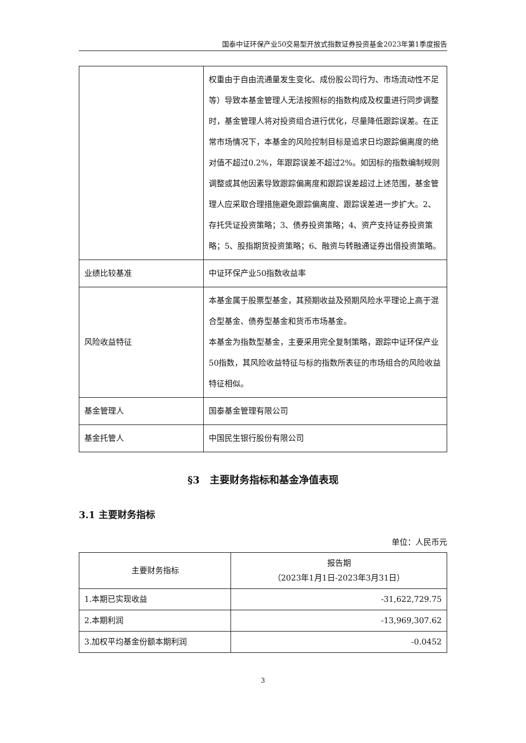国泰中证环保产业50交易型开放式指数证券投资基金2023年第1季度报告
| | 权重由于自由流通量发生变化、成份股公司行为、市场流动性不足等）导致本基金管理人无法按照标的指数构成及权重进行同步调整时，基金管理人将对投资组合进行优化，尽量降低跟踪误差。在正常市场情况下，本基金的风险控制目标是追求日均跟踪偏离度的绝对值不超过0.2%，年跟踪误差不超过2%。如因标的指数编制规则调整或其他因素导致跟踪偏离度和跟踪误差超过上述范围，基金管理人应采取合理措施避免跟踪偏离度、跟踪误差进一步扩大。2、存托凭证投资策略；3、债券投资策略；4、资产支持证券投资策略；5、股指期货投资策略；6、融资与转融通证券出借投资策略。 |
| 业绩比较基准 | 中证环保产业50指数收益率 |
| 风险收益特征 | 本基金属于股票型基金，其预期收益及预期风险水平理论上高于混合型基金、债券型基金和货币市场基金。 本基金为指数型基金，主要采用完全复制策略，跟踪中证环保产业50指数，其风险收益特征与标的指数所表征的市场组合的风险收益特征相似。 |
| 基金管理人 | 国泰基金管理有限公司 |
| 基金托管人 | 中国民生银行股份有限公司 |
§3　主要财务指标和基金净值表现
3.1 主要财务指标
单位：人民币元
| 主要财务指标 | 报告期 （2023年1月1日-2023年3月31日） |
| --- | --- |
| 1.本期已实现收益 | -31,622,729.75 |
| 2.本期利润 | -13,969,307.62 |
| 3.加权平均基金份额本期利润 | -0.0452 |
3